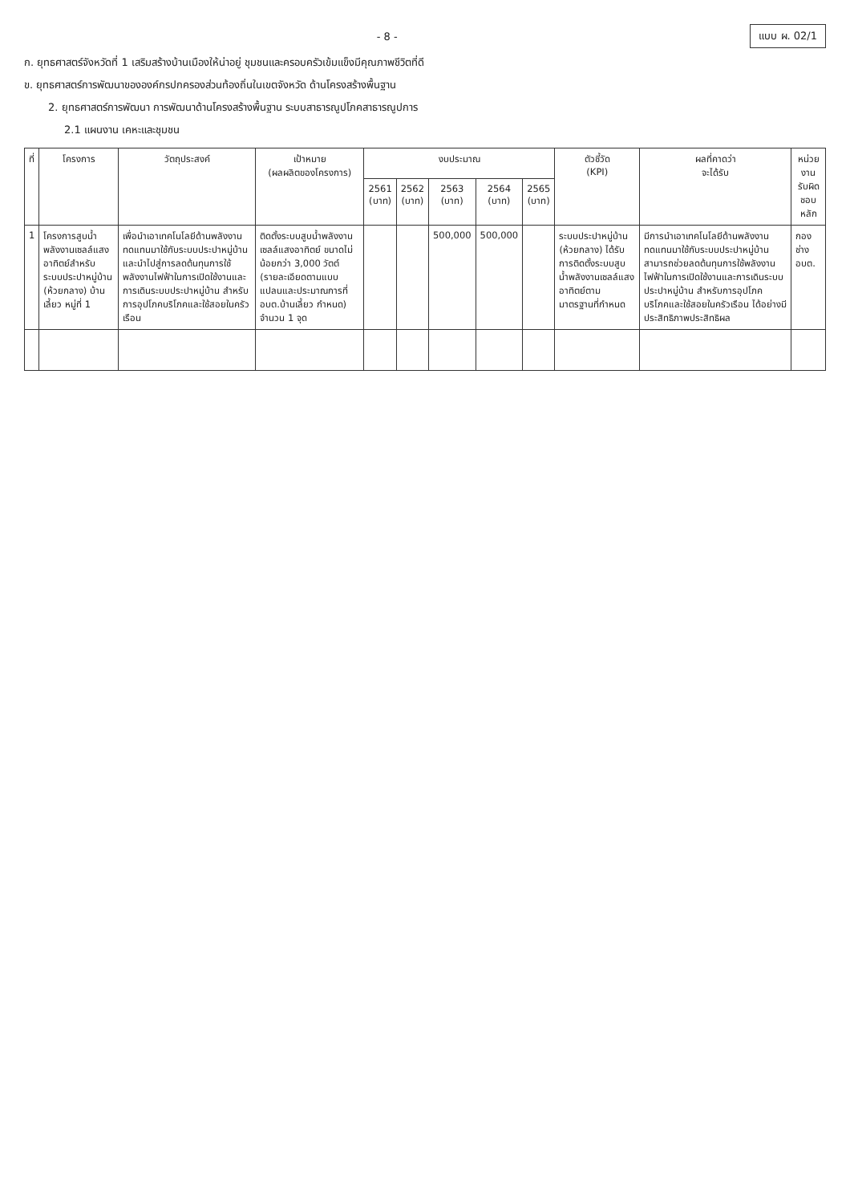- 8 -
แบบ ผ. 02/1
ก. ยุทธศาสตร์จังหวัดที่ 1 เสริมสร้างบ้านเมืองให้น่าอยู่ ชุมชนและครอบครัวเข้มแข็งมีคุณภาพชีวิตที่ดี
ข. ยุทธศาสตร์การพัฒนาขององค์กรปกครองส่วนท้องถิ่นในเขตจังหวัด ด้านโครงสร้างพื้นฐาน
2. ยุทธศาสตร์การพัฒนา การพัฒนาด้านโครงสร้างพื้นฐาน ระบบสาธารณูปโภคสาธารณูปการ
2.1 แผนงาน เคหะและชุมชน
| ที่ | โครงการ | วัตถุประสงค์ | เป้าหมาย (ผลผลิตของโครงการ) | งบประมาณ | | | | | ตัวชี้วัด (KPI) | ผลที่คาดว่า จะได้รับ | หน่วยงาน รับผิดชอบหลัก |
| --- | --- | --- | --- | --- | --- | --- | --- | --- | --- | --- | --- |
| | | | | 2561 (บาท) | 2562 (บาท) | 2563 (บาท) | 2564 (บาท) | 2565 (บาท) | | | |
| 1 | โครงการสูบน้ำพลังงานเซลล์แสงอาทิตย์สำหรับระบบประปาหมู่บ้าน (ห้วยกลาง) บ้านเลี้ยว หมู่ที่ 1 | เพื่อนำเอาเทคโนโลยีด้านพลังงานทดแทนมาใช้กับระบบประปาหมู่บ้าน และนำไปสู่การลดต้นทุนการใช้พลังงานไฟฟ้าในการเปิดใช้งานและการเดินระบบประปาหมู่บ้าน สำหรับการอุปโภคบริโภคและใช้สอยในครัวเรือน | ติดตั้งระบบสูบน้ำพลังงานเซลล์แสงอาทิตย์ ขนาดไม่น้อยกว่า 3,000 วัตต์ (รายละเอียดตามแบบแปลนและประมาณการที่ อบต.บ้านเลี้ยว กำหนด) จำนวน 1 จุด | | | 500,000 | 500,000 | | ระบบประปาหมู่บ้าน (ห้วยกลาง) ได้รับการติดตั้งระบบสูบน้ำพลังงานเซลล์แสงอาทิตย์ตามมาตรฐานที่กำหนด | มีการนำเอาเทคโนโลยีด้านพลังงานทดแทนมาใช้กับระบบประปาหมู่บ้าน สามารถช่วยลดต้นทุนการใช้พลังงานไฟฟ้าในการเปิดใช้งานและการเดินระบบประปาหมู่บ้าน สำหรับการอุปโภคบริโภคและใช้สอยในครัวเรือน ได้อย่างมีประสิทธิภาพประสิทธิผล | กองช่าง อบต. |